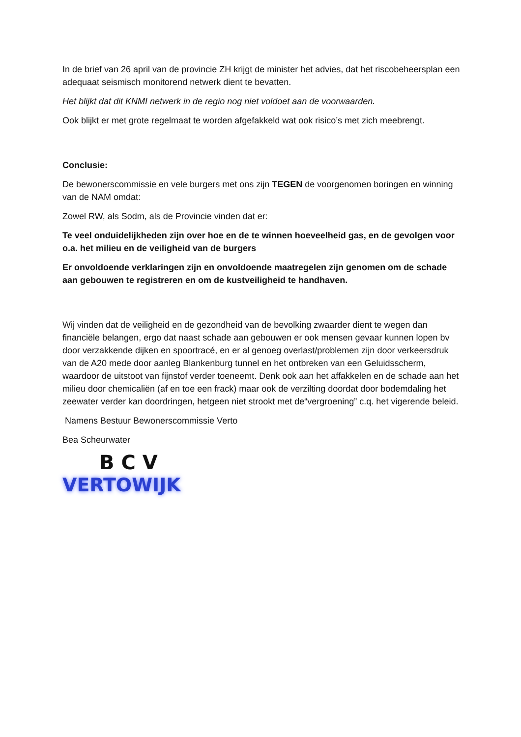In de brief van 26 april van de provincie ZH krijgt de minister het advies, dat het riscobeheersplan een adequaat seismisch monitorend netwerk dient te bevatten.
Het blijkt dat dit KNMI netwerk in de regio nog niet voldoet aan de voorwaarden.
Ook blijkt er met grote regelmaat te worden afgefakkeld wat ook risico’s met zich meebrengt.
Conclusie:
De bewonerscommissie en vele burgers met ons zijn TEGEN de voorgenomen boringen en winning van de NAM omdat:
Zowel RW, als Sodm, als de Provincie vinden dat er:
Te veel onduidelijkheden zijn over hoe en de te winnen hoeveelheid gas, en de gevolgen voor o.a. het milieu en de veiligheid van de burgers
Er onvoldoende verklaringen zijn en onvoldoende maatregelen zijn genomen om de schade aan gebouwen te registreren en om de kustveiligheid te handhaven.
Wij vinden dat de veiligheid en de gezondheid van de bevolking zwaarder dient te wegen dan financiële belangen, ergo dat naast schade aan gebouwen er ook mensen gevaar kunnen lopen bv door verzakkende dijken en spoortracé, en er al genoeg overlast/problemen zijn door verkeersdruk van de A20 mede door aanleg Blankenburg tunnel en het ontbreken van een Geluidsscherm, waardoor de uitstoot van fijnstof verder toeneemt. Denk ook aan het affakkelen en de schade aan het milieu door chemicaliën (af en toe een frack) maar ook de verzilting doordat door bodemdaling het zeewater verder kan doordringen, hetgeen niet strookt met de“vergroening” c.q. het vigerende beleid.
Namens Bestuur Bewonerscommissie Verto
Bea Scheurwater
BCV
VERTOWIJK